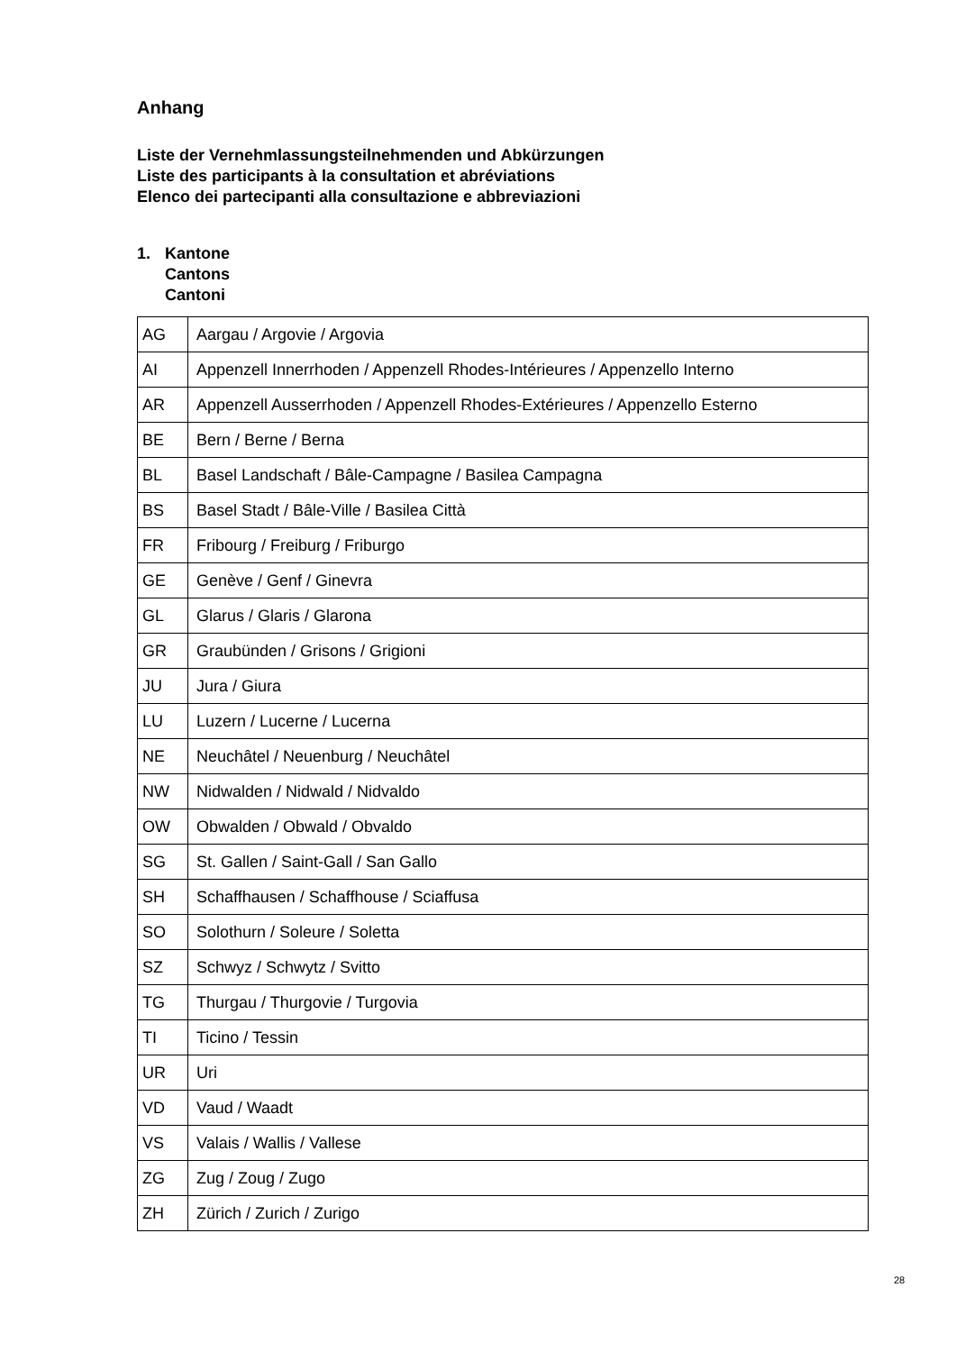Anhang
Liste der Vernehmlassungsteilnehmenden und Abkürzungen
Liste des participants à la consultation et abréviations
Elenco dei partecipanti alla consultazione e abbreviazioni
1. Kantone
Cantons
Cantoni
| AG | Aargau / Argovie / Argovia |
| AI | Appenzell Innerrhoden / Appenzell Rhodes-Intérieures / Appenzello Interno |
| AR | Appenzell Ausserrhoden / Appenzell Rhodes-Extérieures / Appenzello Esterno |
| BE | Bern / Berne / Berna |
| BL | Basel Landschaft / Bâle-Campagne / Basilea Campagna |
| BS | Basel Stadt / Bâle-Ville / Basilea Città |
| FR | Fribourg / Freiburg / Friburgo |
| GE | Genève / Genf / Ginevra |
| GL | Glarus / Glaris / Glarona |
| GR | Graubünden / Grisons / Grigioni |
| JU | Jura / Giura |
| LU | Luzern / Lucerne / Lucerna |
| NE | Neuchâtel / Neuenburg / Neuchâtel |
| NW | Nidwalden / Nidwald / Nidvaldo |
| OW | Obwalden / Obwald / Obvaldo |
| SG | St. Gallen / Saint-Gall / San Gallo |
| SH | Schaffhausen / Schaffhouse / Sciaffusa |
| SO | Solothurn / Soleure / Soletta |
| SZ | Schwyz / Schwytz / Svitto |
| TG | Thurgau / Thurgovie / Turgovia |
| TI | Ticino / Tessin |
| UR | Uri |
| VD | Vaud / Waadt |
| VS | Valais / Wallis / Vallese |
| ZG | Zug / Zoug / Zugo |
| ZH | Zürich / Zurich / Zurigo |
28